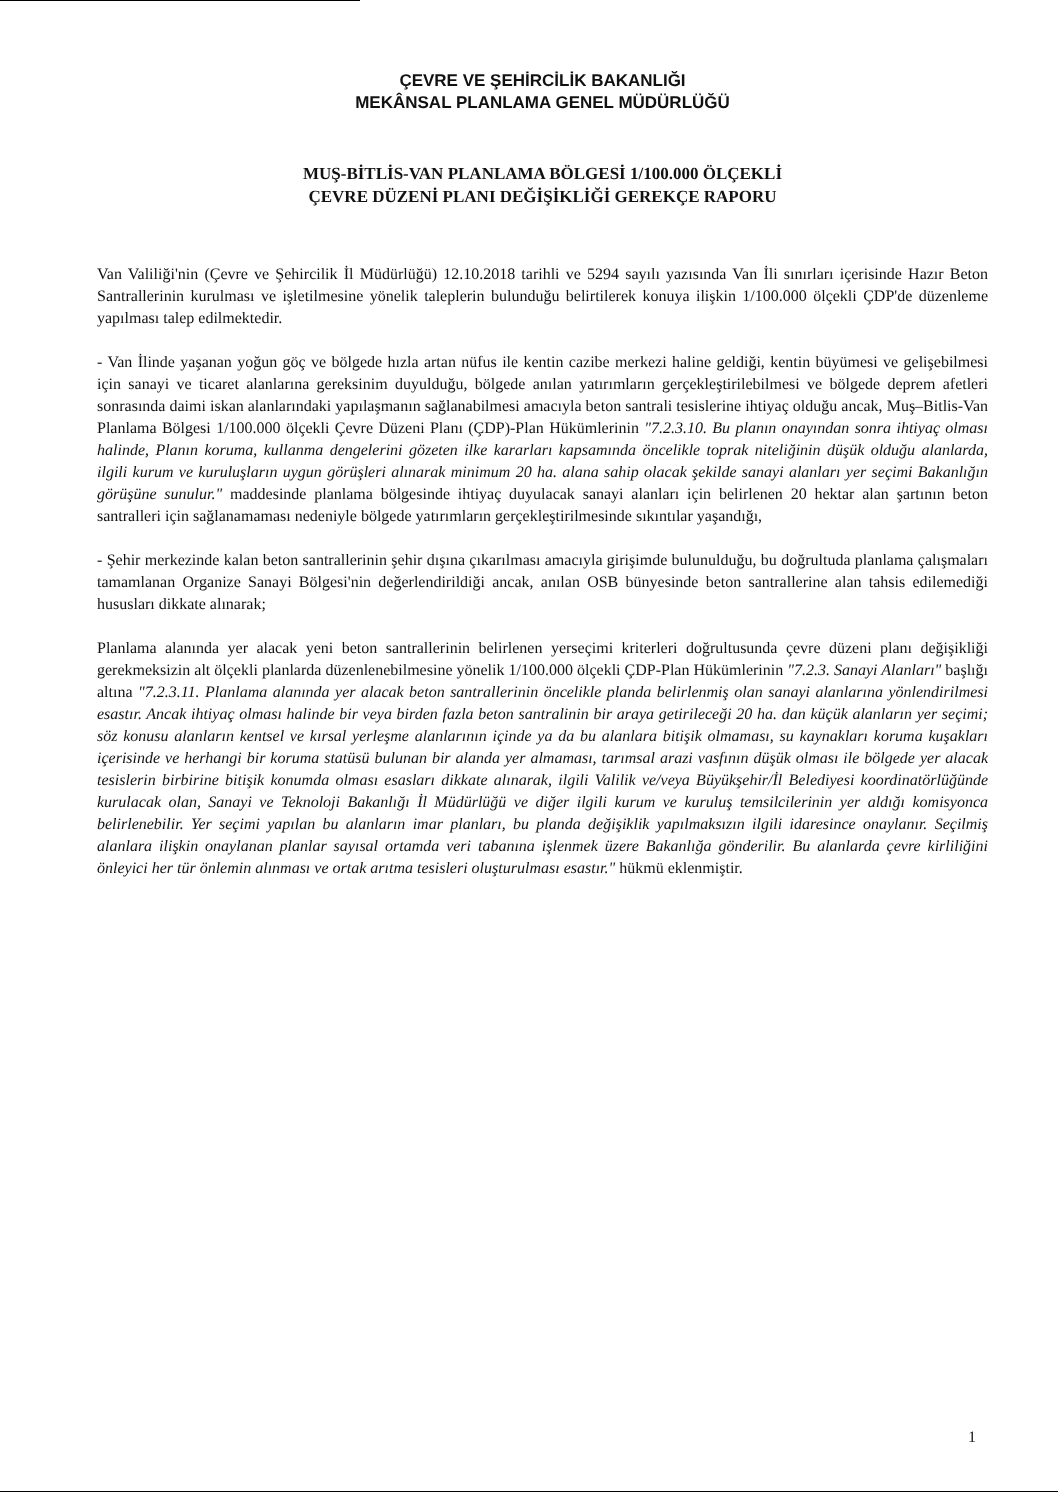ÇEVRE VE ŞEHİRCİLİK BAKANLIĞI
MEKÂNSAL PLANLAMA GENEL MÜDÜRLÜĞÜ
MUŞ-BİTLİS-VAN PLANLAMA BÖLGESİ 1/100.000 ÖLÇEKLİ
ÇEVRE DÜZENİ PLANI DEĞİŞİKLİĞİ GEREKÇE RAPORU
Van Valiliği'nin (Çevre ve Şehircilik İl Müdürlüğü) 12.10.2018 tarihli ve 5294 sayılı yazısında Van İli sınırları içerisinde Hazır Beton Santrallerinin kurulması ve işletilmesine yönelik taleplerin bulunduğu belirtilerek konuya ilişkin 1/100.000 ölçekli ÇDP'de düzenleme yapılması talep edilmektedir.
- Van İlinde yaşanan yoğun göç ve bölgede hızla artan nüfus ile kentin cazibe merkezi haline geldiği, kentin büyümesi ve gelişebilmesi için sanayi ve ticaret alanlarına gereksinim duyulduğu, bölgede anılan yatırımların gerçekleştirilebilmesi ve bölgede deprem afetleri sonrasında daimi iskan alanlarındaki yapılaşmanın sağlanabilmesi amacıyla beton santrali tesislerine ihtiyaç olduğu ancak, Muş–Bitlis-Van Planlama Bölgesi 1/100.000 ölçekli Çevre Düzeni Planı (ÇDP)-Plan Hükümlerinin "7.2.3.10. Bu planın onayından sonra ihtiyaç olması halinde, Planın koruma, kullanma dengelerini gözeten ilke kararları kapsamında öncelikle toprak niteliğinin düşük olduğu alanlarda, ilgili kurum ve kuruluşların uygun görüşleri alınarak minimum 20 ha. alana sahip olacak şekilde sanayi alanları yer seçimi Bakanlığın görüşüne sunulur." maddesinde planlama bölgesinde ihtiyaç duyulacak sanayi alanları için belirlenen 20 hektar alan şartının beton santralleri için sağlanamaması nedeniyle bölgede yatırımların gerçekleştirilmesinde sıkıntılar yaşandığı,
- Şehir merkezinde kalan beton santrallerinin şehir dışına çıkarılması amacıyla girişimde bulunulduğu, bu doğrultuda planlama çalışmaları tamamlanan Organize Sanayi Bölgesi'nin değerlendirildiği ancak, anılan OSB bünyesinde beton santrallerine alan tahsis edilemediği hususları dikkate alınarak;
Planlama alanında yer alacak yeni beton santrallerinin belirlenen yerseçimi kriterleri doğrultusunda çevre düzeni planı değişikliği gerekmeksizin alt ölçekli planlarda düzenlenebilmesine yönelik 1/100.000 ölçekli ÇDP-Plan Hükümlerinin "7.2.3. Sanayi Alanları" başlığı altına "7.2.3.11. Planlama alanında yer alacak beton santrallerinin öncelikle planda belirlenmiş olan sanayi alanlarına yönlendirilmesi esastır. Ancak ihtiyaç olması halinde bir veya birden fazla beton santralinin bir araya getirileceği 20 ha. dan küçük alanların yer seçimi; söz konusu alanların kentsel ve kırsal yerleşme alanlarının içinde ya da bu alanlara bitişik olmaması, su kaynakları koruma kuşakları içerisinde ve herhangi bir koruma statüsü bulunan bir alanda yer almaması, tarımsal arazi vasfının düşük olması ile bölgede yer alacak tesislerin birbirine bitişik konumda olması esasları dikkate alınarak, ilgili Valilik ve/veya Büyükşehir/İl Belediyesi koordinatörlüğünde kurulacak olan, Sanayi ve Teknoloji Bakanlığı İl Müdürlüğü ve diğer ilgili kurum ve kuruluş temsilcilerinin yer aldığı komisyonca belirlenebilir. Yer seçimi yapılan bu alanların imar planları, bu planda değişiklik yapılmaksızın ilgili idaresince onaylanır. Seçilmiş alanlara ilişkin onaylanan planlar sayısal ortamda veri tabanına işlenmek üzere Bakanlığa gönderilir. Bu alanlarda çevre kirliliğini önleyici her tür önlemin alınması ve ortak arıtma tesisleri oluşturulması esastır." hükmü eklenmiştir.
1